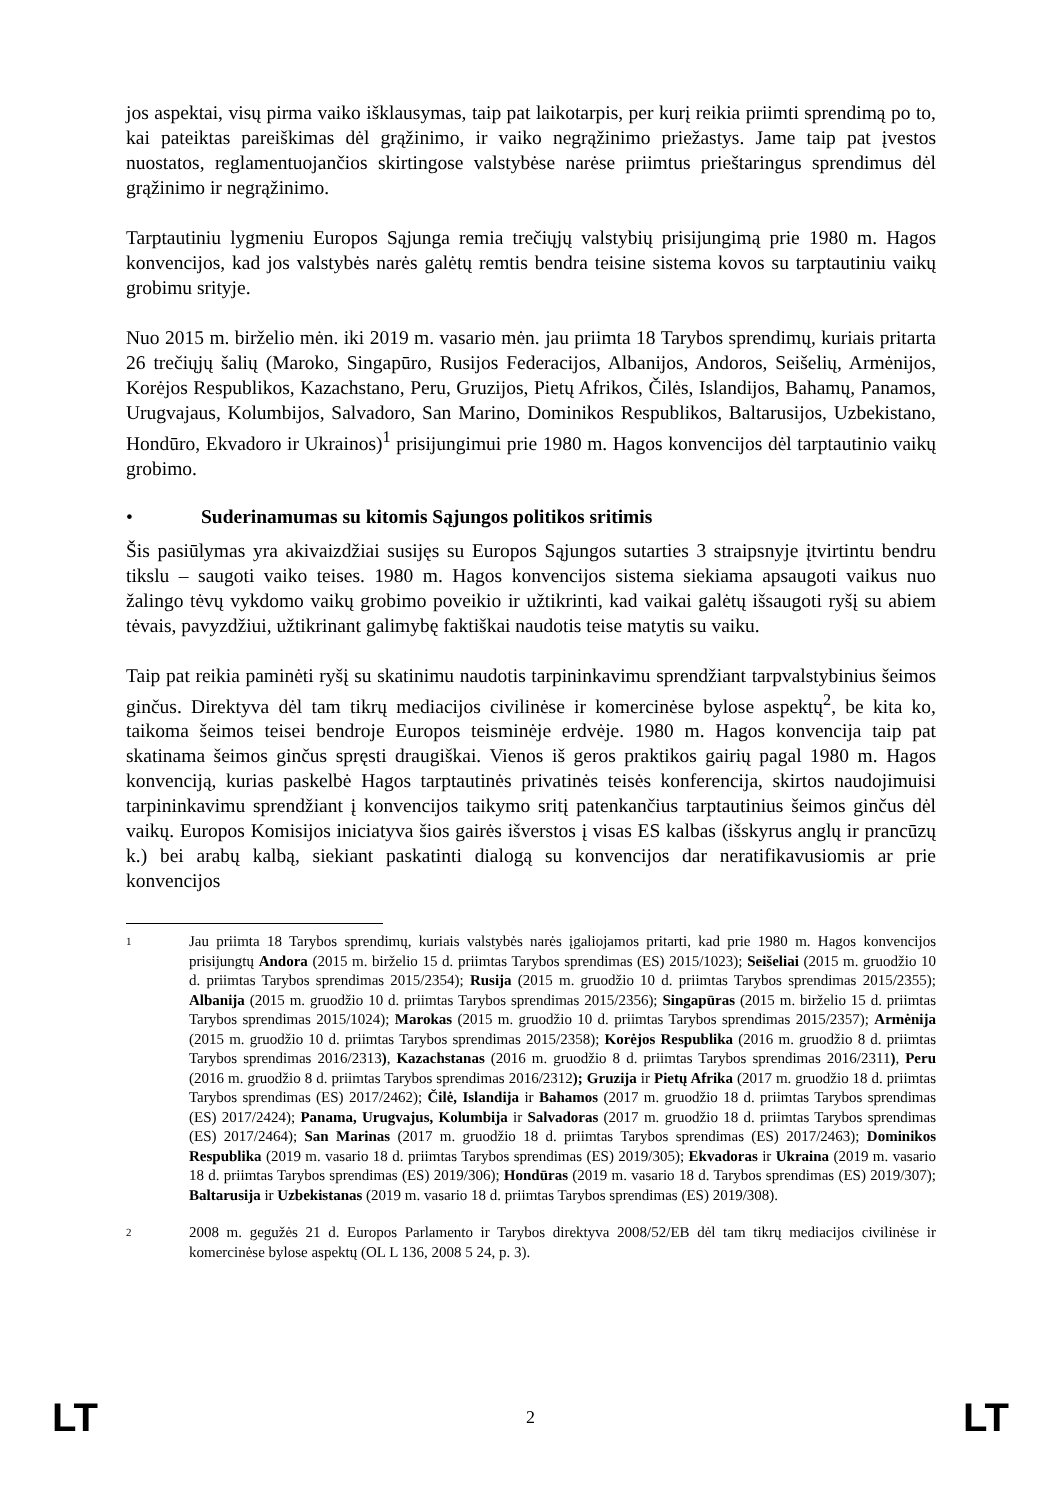jos aspektai, visų pirma vaiko išklausymas, taip pat laikotarpis, per kurį reikia priimti sprendimą po to, kai pateiktas pareiškimas dėl grąžinimo, ir vaiko negrąžinimo priežastys. Jame taip pat įvestos nuostatos, reglamentuojančios skirtingose valstybėse narėse priimtus prieštaringus sprendimus dėl grąžinimo ir negrąžinimo.
Tarptautiniu lygmeniu Europos Sąjunga remia trečiųjų valstybių prisijungimą prie 1980 m. Hagos konvencijos, kad jos valstybės narės galėtų remtis bendra teisine sistema kovos su tarptautiniu vaikų grobimu srityje.
Nuo 2015 m. birželio mėn. iki 2019 m. vasario mėn. jau priimta 18 Tarybos sprendimų, kuriais pritarta 26 trečiųjų šalių (Maroko, Singapūro, Rusijos Federacijos, Albanijos, Andoros, Seišelių, Armėnijos, Korėjos Respublikos, Kazachstano, Peru, Gruzijos, Pietų Afrikos, Čilės, Islandijos, Bahamų, Panamos, Urugvajaus, Kolumbijos, Salvadoro, San Marino, Dominikos Respublikos, Baltarusijos, Uzbekistano, Hondūro, Ekvadoro ir Ukrainos)<sup>1</sup> prisijungimui prie 1980 m. Hagos konvencijos dėl tarptautinio vaikų grobimo.
• Suderinamumas su kitomis Sąjungos politikos sritimis
Šis pasiūlymas yra akivaizdžiai susijęs su Europos Sąjungos sutarties 3 straipsnyje įtvirtintu bendru tikslu – saugoti vaiko teises. 1980 m. Hagos konvencijos sistema siekiama apsaugoti vaikus nuo žalingo tėvų vykdomo vaikų grobimo poveikio ir užtikrinti, kad vaikai galėtų išsaugoti ryšį su abiem tėvais, pavyzdžiui, užtikrinant galimybę faktiškai naudotis teise matytis su vaiku.
Taip pat reikia paminėti ryšį su skatinimu naudotis tarpininkavimu sprendžiant tarpvalstybinius šeimos ginčus. Direktyva dėl tam tikrų mediacijos civilinėse ir komercinėse bylose aspektų<sup>2</sup>, be kita ko, taikoma šeimos teisei bendroje Europos teisminėje erdvėje. 1980 m. Hagos konvencija taip pat skatinama šeimos ginčus spręsti draugiškai. Vienos iš geros praktikos gairių pagal 1980 m. Hagos konvenciją, kurias paskelbė Hagos tarptautinės privatinės teisės konferencija, skirtos naudojimuisi tarpininkavimu sprendžiant į konvencijos taikymo sritį patenkančius tarptautinius šeimos ginčus dėl vaikų. Europos Komisijos iniciatyva šios gairės išverstos į visas ES kalbas (išskyrus anglų ir prancūzų k.) bei arabų kalbą, siekiant paskatinti dialogą su konvencijos dar neratifikavusiomis ar prie konvencijos
1
Jau priimta 18 Tarybos sprendimų, kuriais valstybės narės įgaliojamos pritarti, kad prie 1980 m. Hagos konvencijos prisijungtų Andora (2015 m. birželio 15 d. priimtas Tarybos sprendimas (ES) 2015/1023); Seišeliai (2015 m. gruodžio 10 d. priimtas Tarybos sprendimas 2015/2354); Rusija (2015 m. gruodžio 10 d. priimtas Tarybos sprendimas 2015/2355); Albanija (2015 m. gruodžio 10 d. priimtas Tarybos sprendimas 2015/2356); Singapūras (2015 m. birželio 15 d. priimtas Tarybos sprendimas 2015/1024); Marokas (2015 m. gruodžio 10 d. priimtas Tarybos sprendimas 2015/2357); Armėnija (2015 m. gruodžio 10 d. priimtas Tarybos sprendimas 2015/2358); Korėjos Respublika (2016 m. gruodžio 8 d. priimtas Tarybos sprendimas 2016/2313), Kazachstanas (2016 m. gruodžio 8 d. priimtas Tarybos sprendimas 2016/2311), Peru (2016 m. gruodžio 8 d. priimtas Tarybos sprendimas 2016/2312); Gruzija ir Pietų Afrika (2017 m. gruodžio 18 d. priimtas Tarybos sprendimas (ES) 2017/2462); Čilė, Islandija ir Bahamos (2017 m. gruodžio 18 d. priimtas Tarybos sprendimas (ES) 2017/2424); Panama, Urugvajus, Kolumbija ir Salvadoras (2017 m. gruodžio 18 d. priimtas Tarybos sprendimas (ES) 2017/2464); San Marinas (2017 m. gruodžio 18 d. priimtas Tarybos sprendimas (ES) 2017/2463); Dominikos Respublika (2019 m. vasario 18 d. priimtas Tarybos sprendimas (ES) 2019/305); Ekvadoras ir Ukraina (2019 m. vasario 18 d. priimtas Tarybos sprendimas (ES) 2019/306); Hondūras (2019 m. vasario 18 d. Tarybos sprendimas (ES) 2019/307); Baltarusija ir Uzbekistanas (2019 m. vasario 18 d. priimtas Tarybos sprendimas (ES) 2019/308).
2
2008 m. gegužės 21 d. Europos Parlamento ir Tarybos direktyva 2008/52/EB dėl tam tikrų mediacijos civilinėse ir komercinėse bylose aspektų (OL L 136, 2008 5 24, p. 3).
LT 2 LT